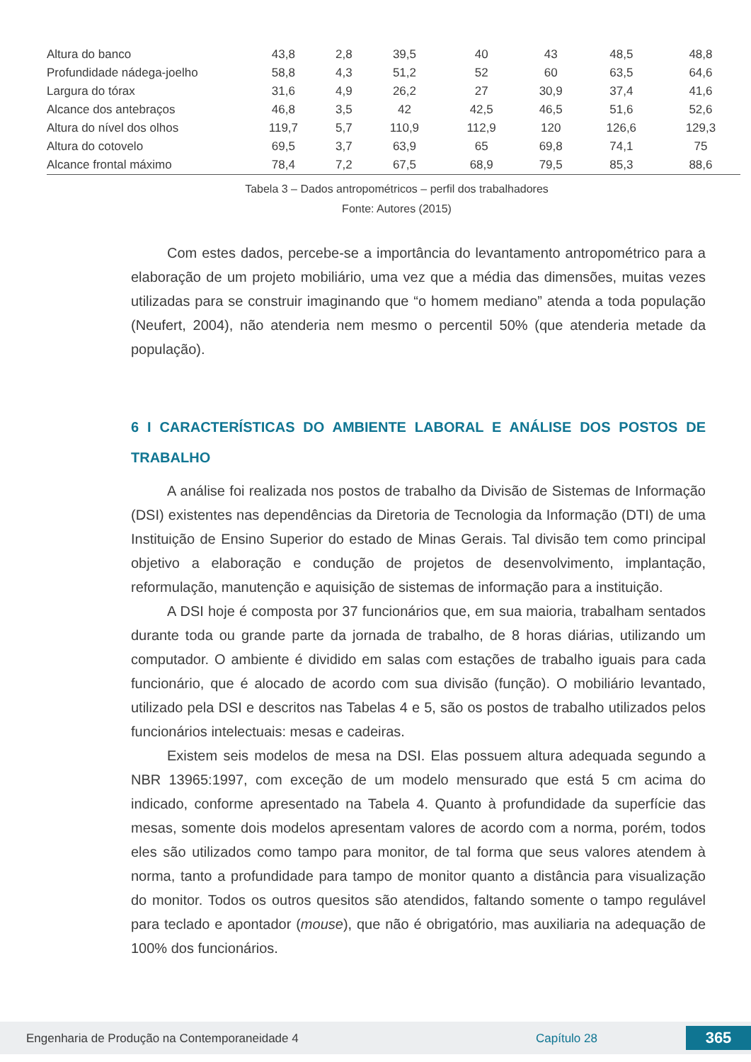| Altura do banco | 43,8 | 2,8 | 39,5 | 40 | 43 | 48,5 | 48,8 |
| Profundidade nádega-joelho | 58,8 | 4,3 | 51,2 | 52 | 60 | 63,5 | 64,6 |
| Largura do tórax | 31,6 | 4,9 | 26,2 | 27 | 30,9 | 37,4 | 41,6 |
| Alcance dos antebraços | 46,8 | 3,5 | 42 | 42,5 | 46,5 | 51,6 | 52,6 |
| Altura do nível dos olhos | 119,7 | 5,7 | 110,9 | 112,9 | 120 | 126,6 | 129,3 |
| Altura do cotovelo | 69,5 | 3,7 | 63,9 | 65 | 69,8 | 74,1 | 75 |
| Alcance frontal máximo | 78,4 | 7,2 | 67,5 | 68,9 | 79,5 | 85,3 | 88,6 |
Tabela 3 – Dados antropométricos – perfil dos trabalhadores
Fonte: Autores (2015)
Com estes dados, percebe-se a importância do levantamento antropométrico para a elaboração de um projeto mobiliário, uma vez que a média das dimensões, muitas vezes utilizadas para se construir imaginando que “o homem mediano” atenda a toda população (Neufert, 2004), não atenderia nem mesmo o percentil 50% (que atenderia metade da população).
6 I CARACTERÍSTICAS DO AMBIENTE LABORAL E ANÁLISE DOS POSTOS DE TRABALHO
A análise foi realizada nos postos de trabalho da Divisão de Sistemas de Informação (DSI) existentes nas dependências da Diretoria de Tecnologia da Informação (DTI) de uma Instituição de Ensino Superior do estado de Minas Gerais. Tal divisão tem como principal objetivo a elaboração e condução de projetos de desenvolvimento, implantação, reformulação, manutenção e aquisição de sistemas de informação para a instituição.
A DSI hoje é composta por 37 funcionários que, em sua maioria, trabalham sentados durante toda ou grande parte da jornada de trabalho, de 8 horas diárias, utilizando um computador. O ambiente é dividido em salas com estações de trabalho iguais para cada funcionário, que é alocado de acordo com sua divisão (função). O mobiliário levantado, utilizado pela DSI e descritos nas Tabelas 4 e 5, são os postos de trabalho utilizados pelos funcionários intelectuais: mesas e cadeiras.
Existem seis modelos de mesa na DSI. Elas possuem altura adequada segundo a NBR 13965:1997, com exceção de um modelo mensurado que está 5 cm acima do indicado, conforme apresentado na Tabela 4. Quanto à profundidade da superfície das mesas, somente dois modelos apresentam valores de acordo com a norma, porém, todos eles são utilizados como tampo para monitor, de tal forma que seus valores atendem à norma, tanto a profundidade para tampo de monitor quanto a distância para visualização do monitor. Todos os outros quesitos são atendidos, faltando somente o tampo regulável para teclado e apontador (mouse), que não é obrigatório, mas auxiliaria na adequação de 100% dos funcionários.
Engenharia de Produção na Contemporaneidade 4 Capítulo 28 365